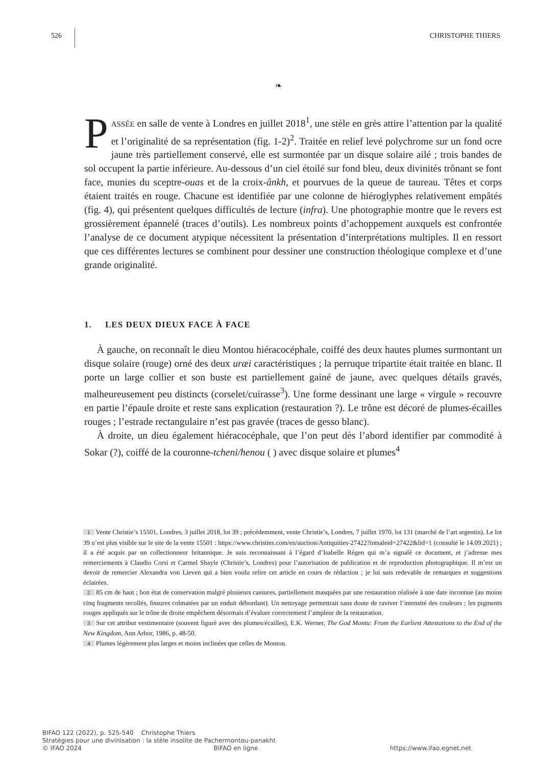526 CHRISTOPHE THIERS
❧
PASSÉE en salle de vente à Londres en juillet 2018<sup>1</sup>, une stèle en grès attire l’attention par la qualité et l’originalité de sa représentation (fig. 1-2)<sup>2</sup>. Traitée en relief levé polychrome sur un fond ocre jaune très partiellement conservé, elle est surmontée par un disque solaire ailé ; trois bandes de sol occupent la partie inférieure. Au-dessous d’un ciel étoilé sur fond bleu, deux divinités trônant se font face, munies du sceptre-ouas et de la croix-ânkh, et pourvues de la queue de taureau. Têtes et corps étaient traités en rouge. Chacune est identifiée par une colonne de hiéroglyphes relativement empâtés (fig. 4), qui présentent quelques difficultés de lecture (infra). Une photographie montre que le revers est grossièrement épannelé (traces d’outils). Les nombreux points d’achoppement auxquels est confrontée l’analyse de ce document atypique nécessitent la présentation d’interprétations multiples. Il en ressort que ces différentes lectures se combinent pour dessiner une construction théologique complexe et d’une grande originalité.
1. LES DEUX DIEUX FACE À FACE
À gauche, on reconnaît le dieu Montou hiéracocéphale, coiffé des deux hautes plumes surmontant un disque solaire (rouge) orné des deux uræi caractéristiques ; la perruque tripartite était traitée en blanc. Il porte un large collier et son buste est partiellement gainé de jaune, avec quelques détails gravés, malheureusement peu distincts (corselet/cuirasse<sup>3</sup>). Une forme dessinant une large « virgule » recouvre en partie l’épaule droite et reste sans explication (restauration ?). Le trône est décoré de plumes-écailles rouges ; l’estrade rectangulaire n’est pas gravée (traces de gesso blanc).
À droite, un dieu également hiéracocéphale, que l’on peut dès l’abord identifier par commodité à Sokar (?), coiffé de la couronne-tcheni/henou ( ) avec disque solaire et plumes<sup>4</sup>
1 Vente Christie’s 15501, Londres, 3 juillet 2018, lot 39 ; précédemment, vente Christie’s, Londres, 7 juillet 1970, lot 131 (marché de l’art argentin). Le lot 39 n’est plus visible sur le site de la vente 15501 : https://www.christies.com/en/auction/Antiquities-27422?intsaleid=27422&lid=1 (consulté le 14.09.2021) ; il a été acquis par un collectionneur britannique. Je suis reconnaissant à l’égard d’Isabelle Régen qui m’a signalé ce document, et j’adresse mes remerciements à Claudio Corsi et Carmel Shayle (Christie’s, Londres) pour l’autorisation de publication et de reproduction photographique. Il m’est un devoir de remercier Alexandra von Lieven qui a bien voulu relire cet article en cours de rédaction ; je lui suis redevable de remarques et suggestions éclairées.
2 85 cm de haut ; bon état de conservation malgré plusieurs cassures, partiellement masquées par une restauration réalisée à une date inconnue (au moins cinq fragments recollés, fissures colmatées par un enduit débordant). Un nettoyage permettrait sans doute de raviver l’intensité des couleurs ; les pigments rouges appliqués sur le trône de droite empêchent désormais d’évaluer correctement l’ampleur de la restauration.
3 Sur cet attribut vestimentaire (souvent figuré avec des plumes/écailles), E.K. Werner, The God Montu: From the Earliest Attestations to the End of the New Kingdom, Ann Arbor, 1986, p. 48-50.
4 Plumes légèrement plus larges et moins inclinées que celles de Montou.
BIFAO 122 (2022), p. 525-540 Christophe Thiers
Stratégies pour une divinisation : la stèle insolite de Pachermontou-panakht
© IFAO 2024 BIFAO en ligne https://www.ifao.egnet.net